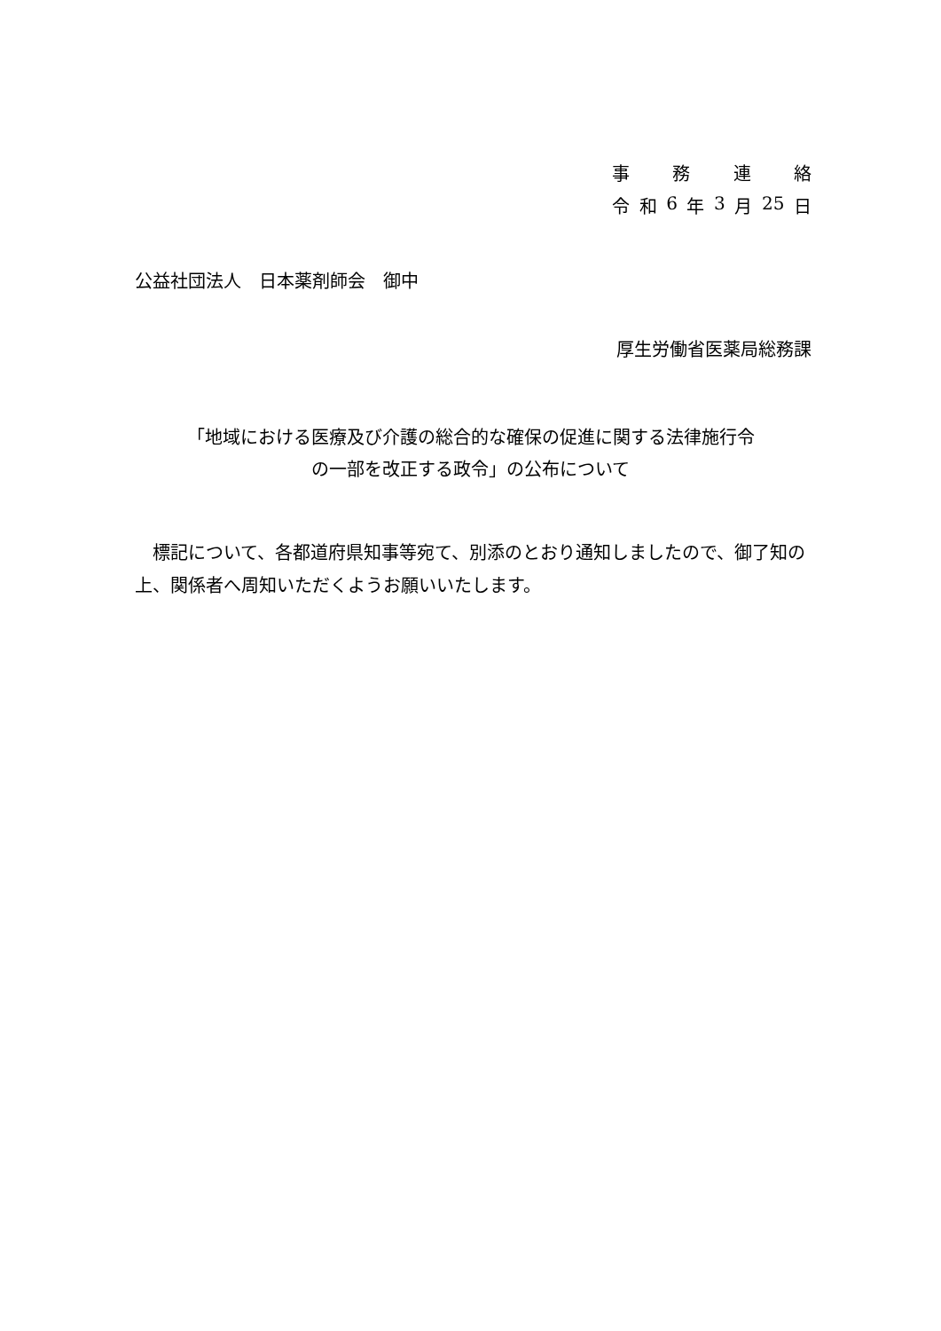事務連絡
令和 6 年 3 月 25 日
公益社団法人　日本薬剤師会　御中
厚生労働省医薬局総務課
「地域における医療及び介護の総合的な確保の促進に関する法律施行令
の一部を改正する政令」の公布について
　標記について、各都道府県知事等宛て、別添のとおり通知しましたので、御了知の上、関係者へ周知いただくようお願いいたします。